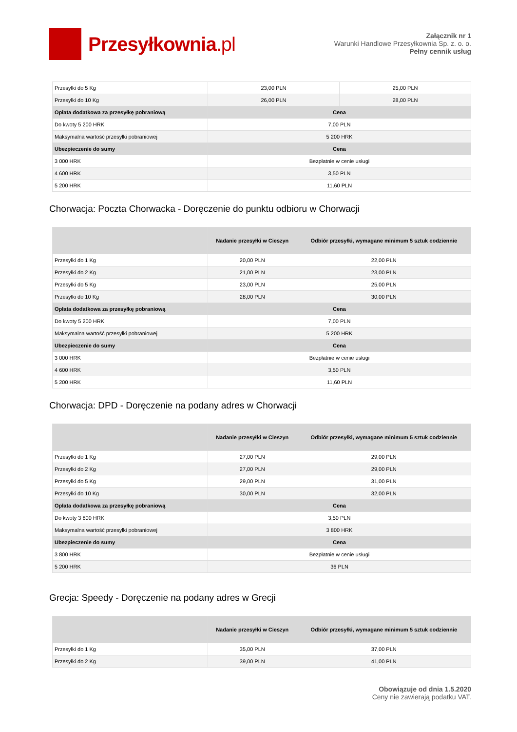Przesyłkownia.pl
Załącznik nr 1
Warunki Handlowe Przesyłkownia Sp. z. o. o.
Pełny cennik usług
| Przesyłki do 5 Kg | 23,00 PLN | 25,00 PLN |
| Przesyłki do 10 Kg | 26,00 PLN | 28,00 PLN |
| Opłata dodatkowa za przesyłkę pobraniową | Cena | |
| Do kwoty 5 200 HRK | 7,00 PLN | |
| Maksymalna wartość przesyłki pobraniowej | 5 200 HRK | |
| Ubezpieczenie do sumy | Cena | |
| 3 000 HRK | Bezpłatnie w cenie usługi | |
| 4 600 HRK | 3,50 PLN | |
| 5 200 HRK | 11,60 PLN | |
Chorwacja: Poczta Chorwacka - Doręczenie do punktu odbioru w Chorwacji
| | Nadanie przesyłki w Cieszyn | Odbiór przesyłki, wymagane minimum 5 sztuk codziennie |
| --- | --- | --- |
| Przesyłki do 1 Kg | 20,00 PLN | 22,00 PLN |
| Przesyłki do 2 Kg | 21,00 PLN | 23,00 PLN |
| Przesyłki do 5 Kg | 23,00 PLN | 25,00 PLN |
| Przesyłki do 10 Kg | 28,00 PLN | 30,00 PLN |
| Opłata dodatkowa za przesyłkę pobraniową | Cena | |
| Do kwoty 5 200 HRK | 7,00 PLN | |
| Maksymalna wartość przesyłki pobraniowej | 5 200 HRK | |
| Ubezpieczenie do sumy | Cena | |
| 3 000 HRK | Bezpłatnie w cenie usługi | |
| 4 600 HRK | 3,50 PLN | |
| 5 200 HRK | 11,60 PLN | |
Chorwacja: DPD - Doręczenie na podany adres w Chorwacji
| | Nadanie przesyłki w Cieszyn | Odbiór przesyłki, wymagane minimum 5 sztuk codziennie |
| --- | --- | --- |
| Przesyłki do 1 Kg | 27,00 PLN | 29,00 PLN |
| Przesyłki do 2 Kg | 27,00 PLN | 29,00 PLN |
| Przesyłki do 5 Kg | 29,00 PLN | 31,00 PLN |
| Przesyłki do 10 Kg | 30,00 PLN | 32,00 PLN |
| Opłata dodatkowa za przesyłkę pobraniową | Cena | |
| Do kwoty 3 800 HRK | 3,50 PLN | |
| Maksymalna wartość przesyłki pobraniowej | 3 800 HRK | |
| Ubezpieczenie do sumy | Cena | |
| 3 800 HRK | Bezpłatnie w cenie usługi | |
| 5 200 HRK | 36 PLN | |
Grecja: Speedy - Doręczenie na podany adres w Grecji
| | Nadanie przesyłki w Cieszyn | Odbiór przesyłki, wymagane minimum 5 sztuk codziennie |
| --- | --- | --- |
| Przesyłki do 1 Kg | 35,00 PLN | 37,00 PLN |
| Przesyłki do 2 Kg | 39,00 PLN | 41,00 PLN |
Obowiązuje od dnia 1.5.2020
Ceny nie zawierają podatku VAT.